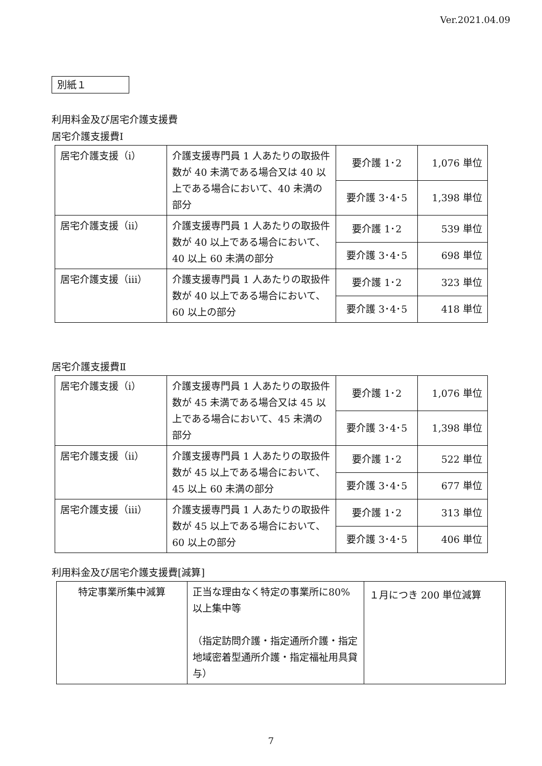Ver.2021.04.09
別紙１
利用料金及び居宅介護支援費
居宅介護支援費Ⅰ
| 居宅介護支援（ⅰ） | 介護支援専門員 1 人あたりの取扱件数が 40 未満である場合又は 40 以上である場合において、40 未満の部分 | 要介護 1･2 | 1,076 単位 |
| | | 要介護 3･4･5 | 1,398 単位 |
| 居宅介護支援（ⅱ） | 介護支援専門員 1 人あたりの取扱件数が 40 以上である場合において、40 以上 60 未満の部分 | 要介護 1･2 | 539 単位 |
| | | 要介護 3･4･5 | 698 単位 |
| 居宅介護支援（ⅲ） | 介護支援専門員 1 人あたりの取扱件数が 40 以上である場合において、60 以上の部分 | 要介護 1･2 | 323 単位 |
| | | 要介護 3･4･5 | 418 単位 |
居宅介護支援費Ⅱ
| 居宅介護支援（ⅰ） | 介護支援専門員 1 人あたりの取扱件数が 45 未満である場合又は 45 以上である場合において、45 未満の部分 | 要介護 1･2 | 1,076 単位 |
| | | 要介護 3･4･5 | 1,398 単位 |
| 居宅介護支援（ⅱ） | 介護支援専門員 1 人あたりの取扱件数が 45 以上である場合において、45 以上 60 未満の部分 | 要介護 1･2 | 522 単位 |
| | | 要介護 3･4･5 | 677 単位 |
| 居宅介護支援（ⅲ） | 介護支援専門員 1 人あたりの取扱件数が 45 以上である場合において、60 以上の部分 | 要介護 1･2 | 313 単位 |
| | | 要介護 3･4･5 | 406 単位 |
利用料金及び居宅介護支援費[減算]
| 特定事業所集中減算 | 正当な理由なく特定の事業所に80%以上集中等 （指定訪問介護・指定通所介護・指定地域密着型通所介護・指定福祉用具貸与） | １月につき 200 単位減算 |
7